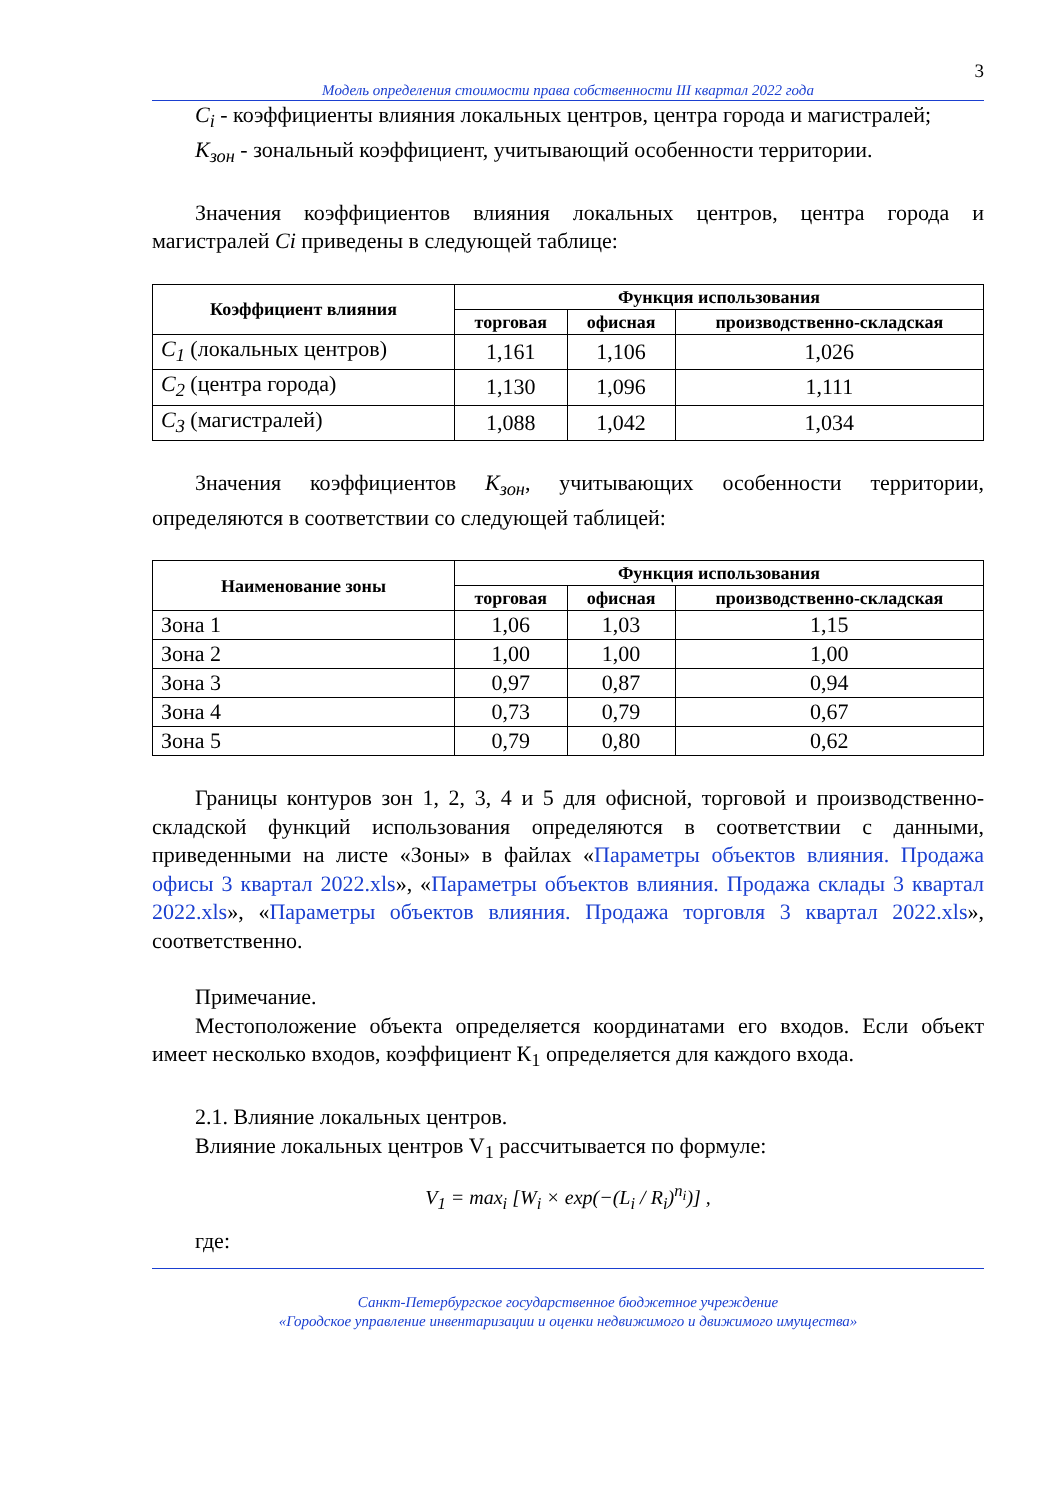3
Модель определения стоимости права собственности III квартал 2022 года
C<sub>i</sub> - коэффициенты влияния локальных центров, центра города и магистралей;
K<sub>зон</sub> - зональный коэффициент, учитывающий особенности территории.
Значения коэффициентов влияния локальных центров, центра города и магистралей Ci приведены в следующей таблице:
| Коэффициент влияния | Функция использования | | |
| --- | --- | --- | --- |
| | торговая | офисная | производственно-складская |
| C<sub>1</sub> (локальных центров) | 1,161 | 1,106 | 1,026 |
| C<sub>2</sub> (центра города) | 1,130 | 1,096 | 1,111 |
| C<sub>3</sub> (магистралей) | 1,088 | 1,042 | 1,034 |
Значения коэффициентов K<sub>зон</sub>, учитывающих особенности территории, определяются в соответствии со следующей таблицей:
| Наименование зоны | Функция использования | | |
| --- | --- | --- | --- |
| | торговая | офисная | производственно-складская |
| Зона 1 | 1,06 | 1,03 | 1,15 |
| Зона 2 | 1,00 | 1,00 | 1,00 |
| Зона 3 | 0,97 | 0,87 | 0,94 |
| Зона 4 | 0,73 | 0,79 | 0,67 |
| Зона 5 | 0,79 | 0,80 | 0,62 |
Границы контуров зон 1, 2, 3, 4 и 5 для офисной, торговой и производственно-складской функций использования определяются в соответствии с данными, приведенными на листе «Зоны» в файлах «Параметры объектов влияния. Продажа офисы 3 квартал 2022.xls», «Параметры объектов влияния. Продажа склады 3 квартал 2022.xls», «Параметры объектов влияния. Продажа торговля 3 квартал 2022.xls», соответственно.
Примечание.
Местоположение объекта определяется координатами его входов. Если объект имеет несколько входов, коэффициент К<sub>1</sub> определяется для каждого входа.
2.1. Влияние локальных центров.
Влияние локальных центров V<sub>1</sub> рассчитывается по формуле:
V<sub>1</sub> = max<sub>i</sub> [W<sub>i</sub> × exp(−(L<sub>i</sub> / R<sub>i</sub>)<sup>n<sub>i</sub></sup>)] ,
где:
Санкт-Петербургское государственное бюджетное учреждение
«Городское управление инвентаризации и оценки недвижимого и движимого имущества»